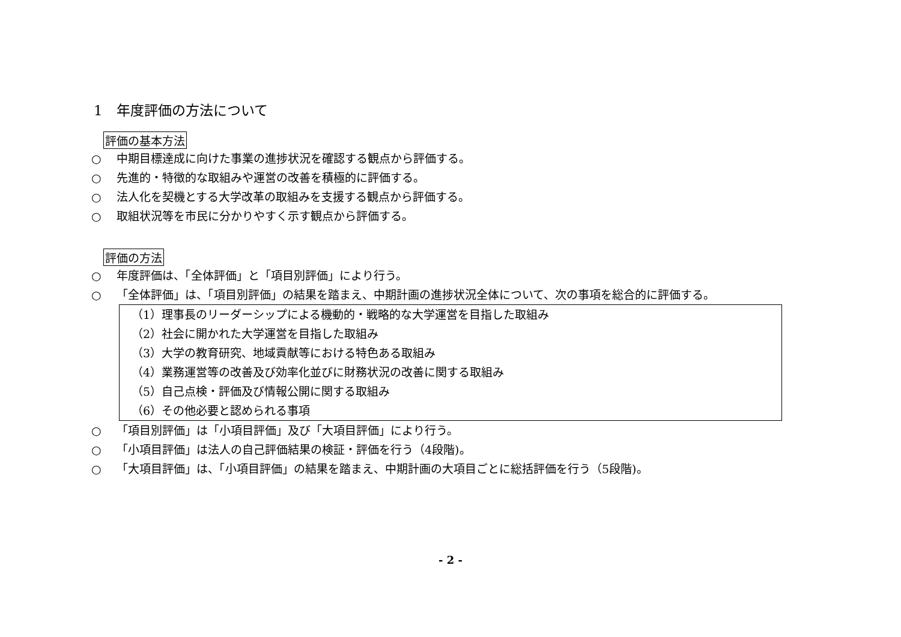1　年度評価の方法について
評価の基本方法
○ 中期目標達成に向けた事業の進捗状況を確認する観点から評価する。
○ 先進的・特徴的な取組みや運営の改善を積極的に評価する。
○ 法人化を契機とする大学改革の取組みを支援する観点から評価する。
○ 取組状況等を市民に分かりやすく示す観点から評価する。
評価の方法
○ 年度評価は、「全体評価」と「項目別評価」により行う。
○ 「全体評価」は、「項目別評価」の結果を踏まえ、中期計画の進捗状況全体について、次の事項を総合的に評価する。
（1）理事長のリーダーシップによる機動的・戦略的な大学運営を目指した取組み
（2）社会に開かれた大学運営を目指した取組み
（3）大学の教育研究、地域貢献等における特色ある取組み
（4）業務運営等の改善及び効率化並びに財務状況の改善に関する取組み
（5）自己点検・評価及び情報公開に関する取組み
（6）その他必要と認められる事項
○ 「項目別評価」は「小項目評価」及び「大項目評価」により行う。
○ 「小項目評価」は法人の自己評価結果の検証・評価を行う（4段階)。
○ 「大項目評価」は、「小項目評価」の結果を踏まえ、中期計画の大項目ごとに総括評価を行う（5段階)。
- 2 -